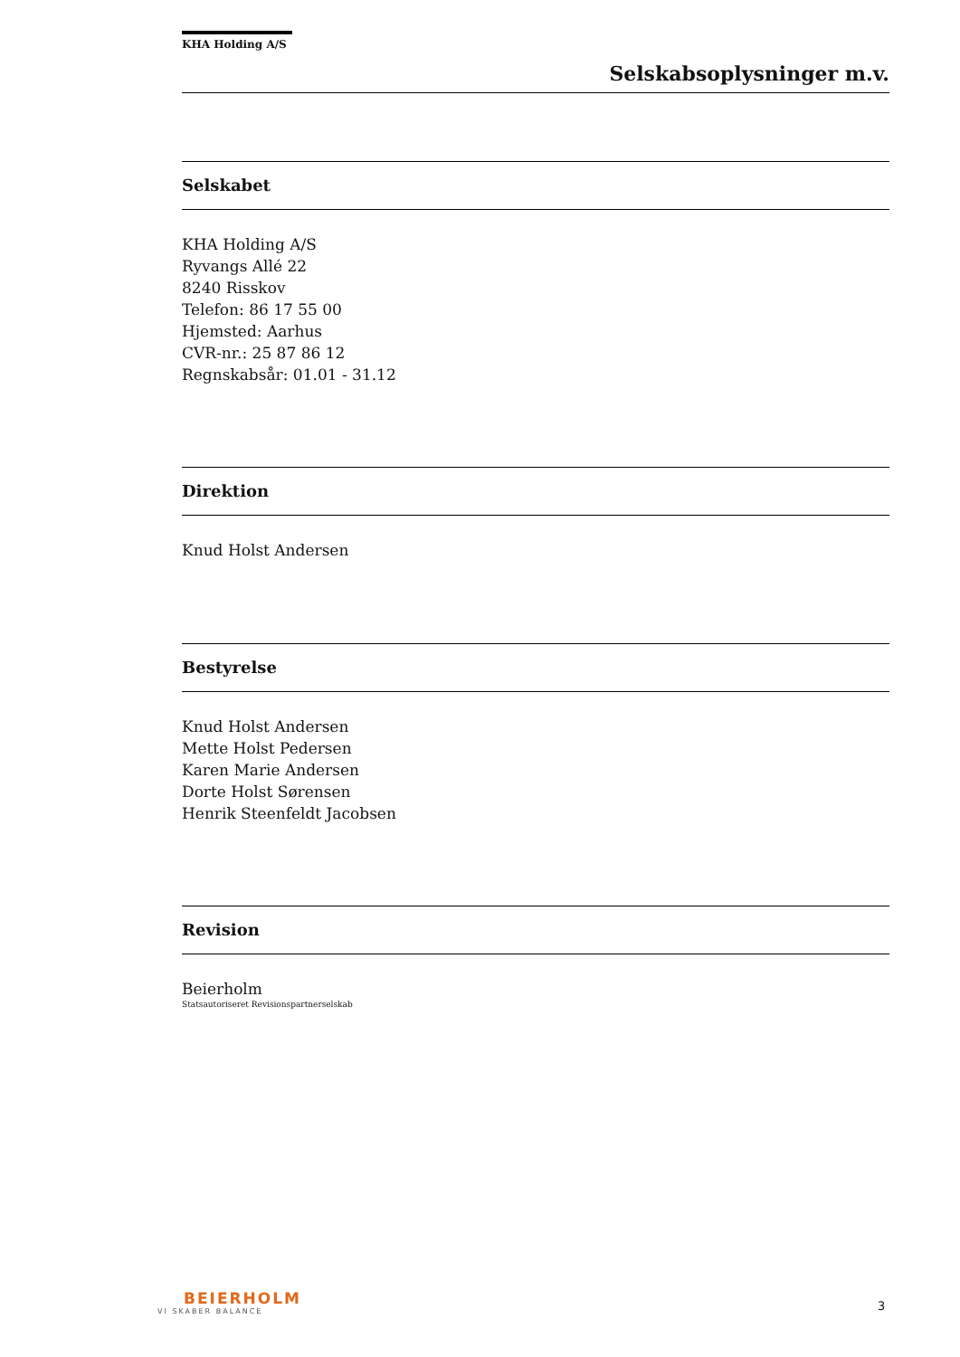KHA Holding A/S
Selskabsoplysninger m.v.
Selskabet
KHA Holding A/S
Ryvangs Allé 22
8240 Risskov
Telefon: 86 17 55 00
Hjemsted: Aarhus
CVR-nr.: 25 87 86 12
Regnskabsår: 01.01 - 31.12
Direktion
Knud Holst Andersen
Bestyrelse
Knud Holst Andersen
Mette Holst Pedersen
Karen Marie Andersen
Dorte Holst Sørensen
Henrik Steenfeldt Jacobsen
Revision
Beierholm
Statsautoriseret Revisionspartnerselskab
BEIERHOLM
VI SKABER BALANCE
3